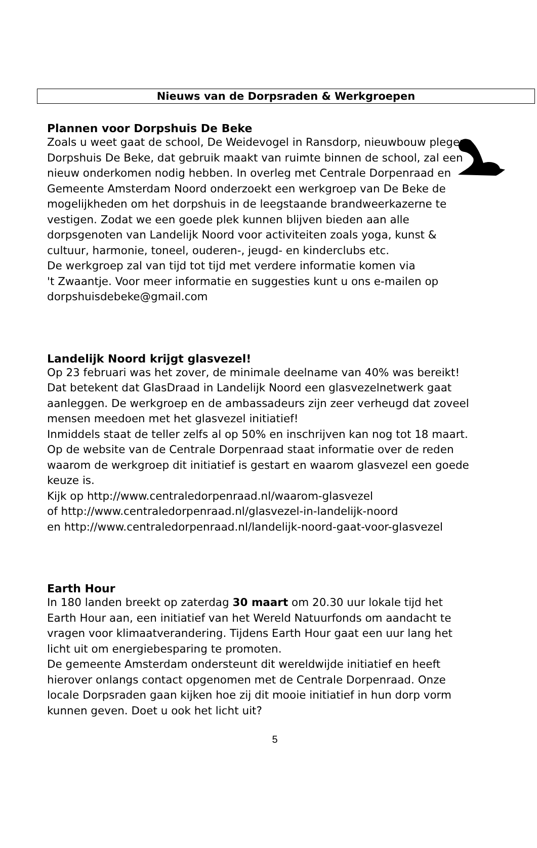Nieuws van de Dorpsraden & Werkgroepen
Plannen voor Dorpshuis De Beke
Zoals u weet gaat de school, De Weidevogel in Ransdorp, nieuwbouw plegen.
Dorpshuis De Beke, dat gebruik maakt van ruimte binnen de school, zal een
nieuw onderkomen nodig hebben. In overleg met Centrale Dorpenraad en
Gemeente Amsterdam Noord onderzoekt een werkgroep van De Beke de
mogelijkheden om het dorpshuis in de leegstaande brandweerkazerne te
vestigen. Zodat we een goede plek kunnen blijven bieden aan alle
dorpsgenoten van Landelijk Noord voor activiteiten zoals yoga, kunst &
cultuur, harmonie, toneel, ouderen-, jeugd- en kinderclubs etc.
De werkgroep zal van tijd tot tijd met verdere informatie komen via
't Zwaantje. Voor meer informatie en suggesties kunt u ons e-mailen op
dorpshuisdebeke@gmail.com
Landelijk Noord krijgt glasvezel!
Op 23 februari was het zover, de minimale deelname van 40% was bereikt!
Dat betekent dat GlasDraad in Landelijk Noord een glasvezelnetwerk gaat
aanleggen. De werkgroep en de ambassadeurs zijn zeer verheugd dat zoveel
mensen meedoen met het glasvezel initiatief!
Inmiddels staat de teller zelfs al op 50% en inschrijven kan nog tot 18 maart.
Op de website van de Centrale Dorpenraad staat informatie over de reden
waarom de werkgroep dit initiatief is gestart en waarom glasvezel een goede
keuze is.
Kijk op http://www.centraledorpenraad.nl/waarom-glasvezel
of http://www.centraledorpenraad.nl/glasvezel-in-landelijk-noord
en http://www.centraledorpenraad.nl/landelijk-noord-gaat-voor-glasvezel
Earth Hour
In 180 landen breekt op zaterdag 30 maart om 20.30 uur lokale tijd het
Earth Hour aan, een initiatief van het Wereld Natuurfonds om aandacht te
vragen voor klimaatverandering. Tijdens Earth Hour gaat een uur lang het
licht uit om energiebesparing te promoten.
De gemeente Amsterdam ondersteunt dit wereldwijde initiatief en heeft
hierover onlangs contact opgenomen met de Centrale Dorpenraad. Onze
locale Dorpsraden gaan kijken hoe zij dit mooie initiatief in hun dorp vorm
kunnen geven. Doet u ook het licht uit?
5